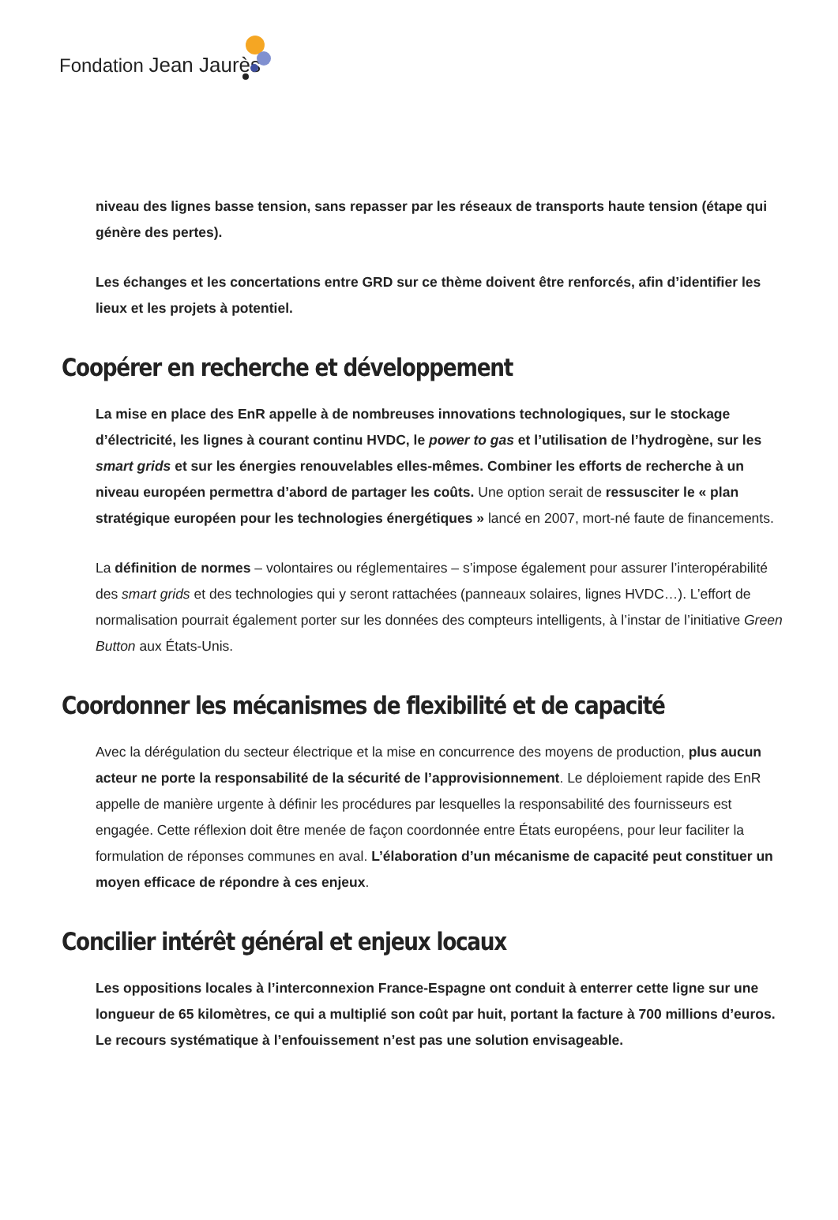Fondation Jean Jaurès
niveau des lignes basse tension, sans repasser par les réseaux de transports haute tension (étape qui génère des pertes).
Les échanges et les concertations entre GRD sur ce thème doivent être renforcés, afin d’identifier les lieux et les projets à potentiel.
Coopérer en recherche et développement
La mise en place des EnR appelle à de nombreuses innovations technologiques, sur le stockage d’électricité, les lignes à courant continu HVDC, le power to gas et l’utilisation de l’hydrogène, sur les smart grids et sur les énergies renouvelables elles-mêmes. Combiner les efforts de recherche à un niveau européen permettra d’abord de partager les coûts. Une option serait de ressusciter le « plan stratégique européen pour les technologies énergétiques » lancé en 2007, mort-né faute de financements.
La définition de normes – volontaires ou réglementaires – s’impose également pour assurer l’interopérabilité des smart grids et des technologies qui y seront rattachées (panneaux solaires, lignes HVDC…). L’effort de normalisation pourrait également porter sur les données des compteurs intelligents, à l’instar de l’initiative Green Button aux États-Unis.
Coordonner les mécanismes de flexibilité et de capacité
Avec la dérégulation du secteur électrique et la mise en concurrence des moyens de production, plus aucun acteur ne porte la responsabilité de la sécurité de l’approvisionnement. Le déploiement rapide des EnR appelle de manière urgente à définir les procédures par lesquelles la responsabilité des fournisseurs est engagée. Cette réflexion doit être menée de façon coordonnée entre États européens, pour leur faciliter la formulation de réponses communes en aval. L’élaboration d’un mécanisme de capacité peut constituer un moyen efficace de répondre à ces enjeux.
Concilier intérêt général et enjeux locaux
Les oppositions locales à l’interconnexion France-Espagne ont conduit à enterrer cette ligne sur une longueur de 65 kilomètres, ce qui a multiplié son coût par huit, portant la facture à 700 millions d’euros. Le recours systématique à l’enfouissement n’est pas une solution envisageable.